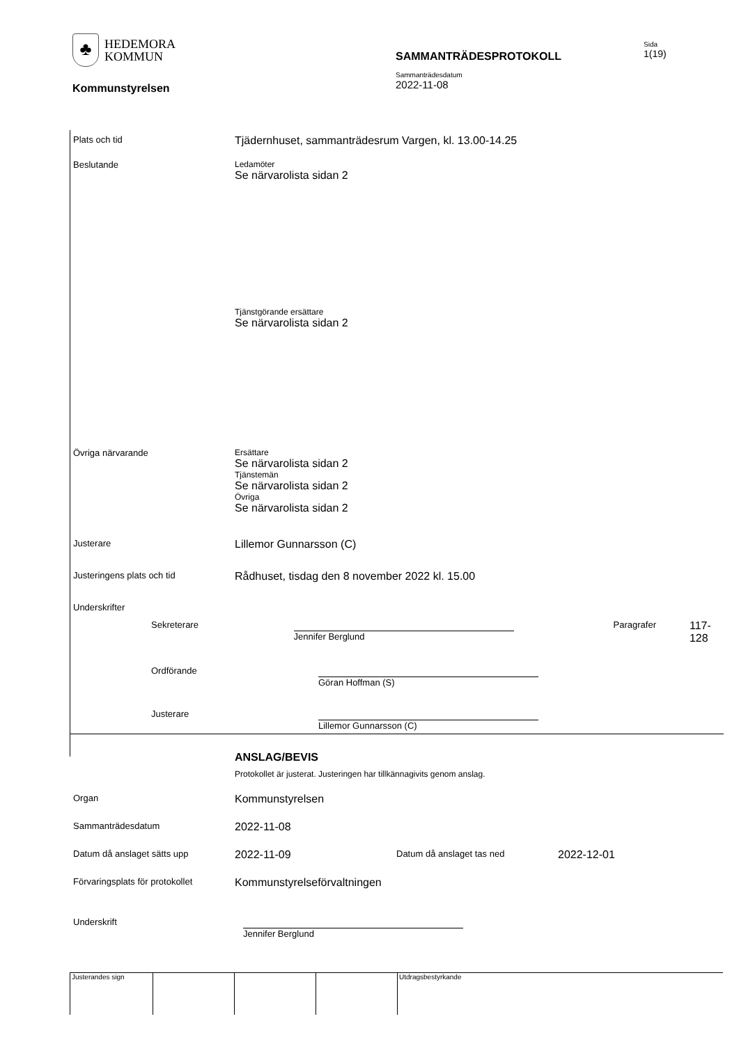♣
HEDEMORA
KOMMUN
SAMMANTRÄDESPROTOKOLL
Sida
1(19)
Sammanträdesdatum
2022-11-08
Kommunstyrelsen
Plats och tid
Tjädernhuset, sammanträdesrum Vargen, kl. 13.00-14.25
Beslutande Ledamöter
Se närvarolista sidan 2
Tjänstgörande ersättare
Se närvarolista sidan 2
Övriga närvarande Ersättare
Se närvarolista sidan 2
Tjänstemän
Se närvarolista sidan 2
Övriga
Se närvarolista sidan 2
Justerare
Lillemor Gunnarsson (C)
Justeringens plats och tid
Rådhuset, tisdag den 8 november 2022 kl. 15.00
Underskrifter
Sekreterare Jennifer Berglund Paragrafer
117-128
Ordförande Göran Hoffman (S)
Justerare Lillemor Gunnarsson (C)
ANSLAG/BEVIS
Protokollet är justerat. Justeringen har tillkännagivits genom anslag.
Organ
Kommunstyrelsen
Sammanträdesdatum
2022-11-08
Datum då anslaget sätts upp
2022-11-09
Datum då anslaget tas ned
2022-12-01
Förvaringsplats för protokollet
Kommunstyrelseförvaltningen
Underskrift Jennifer Berglund
Justerandes sign Utdragsbestyrkande